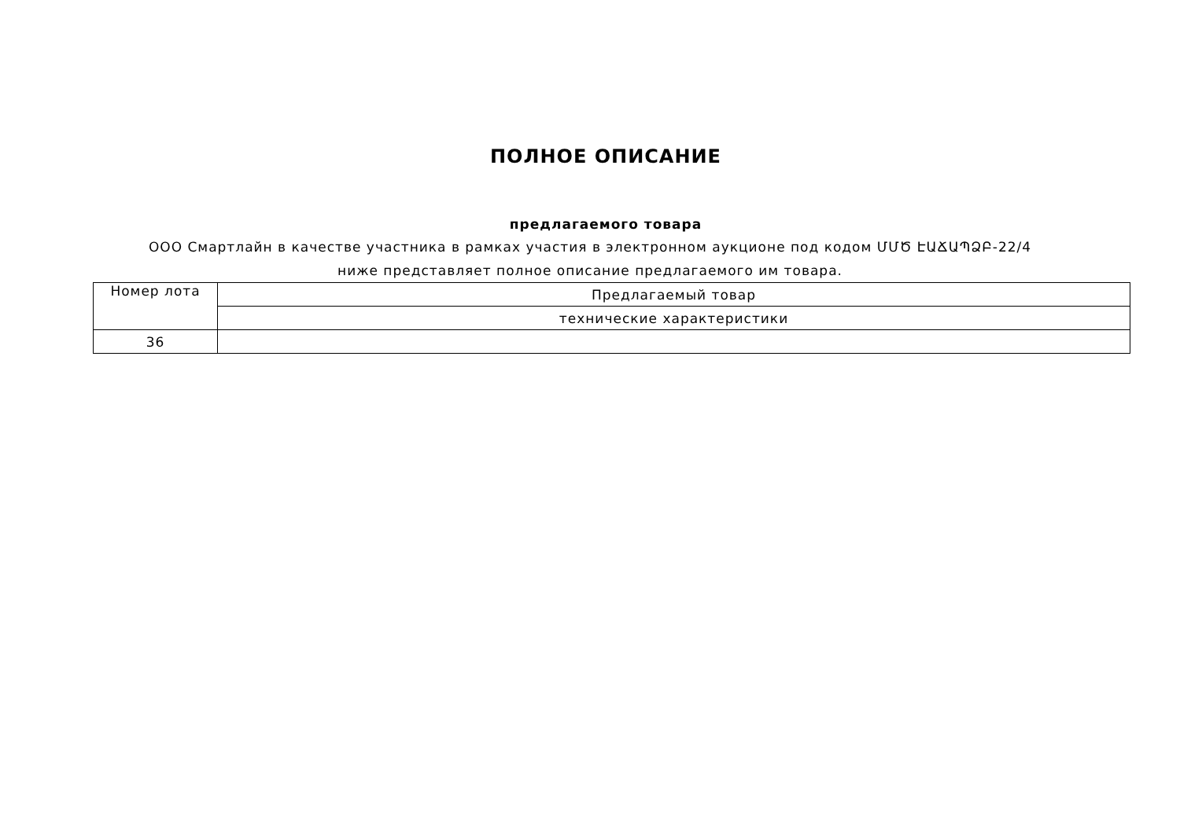ПОЛНОЕ ОПИСАНИЕ
предлагаемого товара
ООО Смартлайн в качестве участника в рамках участия в электронном аукционе под кодом ՄՄԾ ԷԱՃԱՊՁԲ-22/4 ниже представляет полное описание предлагаемого им товара.
| Номер лота | Предлагаемый товар |
| | технические характеристики |
| 36 | |